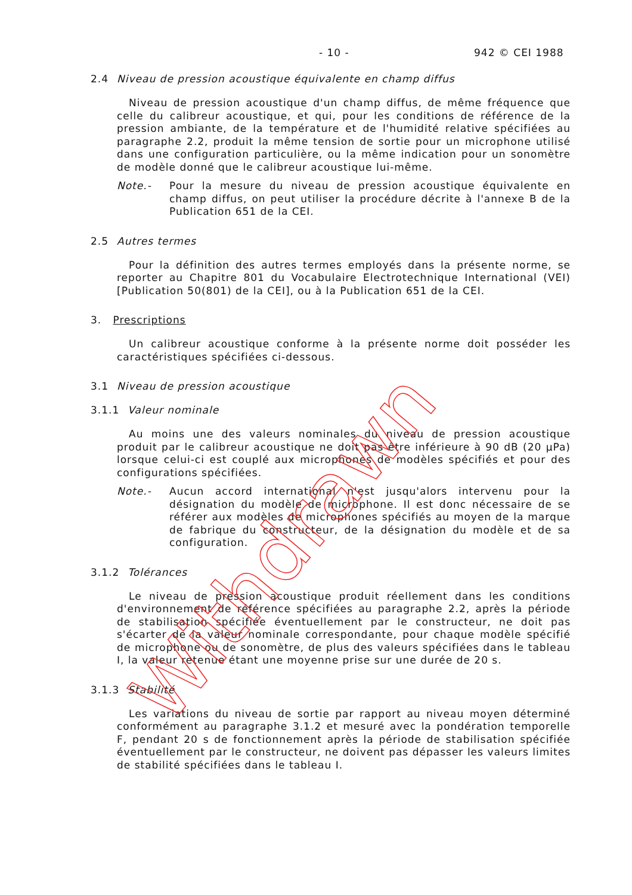- 10 - 942 © CEI 1988
2.4 Niveau de pression acoustique équivalente en champ diffus
Niveau de pression acoustique d'un champ diffus, de même fréquence que celle du calibreur acoustique, et qui, pour les conditions de référence de la pression ambiante, de la température et de l'humidité relative spécifiées au paragraphe 2.2, produit la même tension de sortie pour un microphone utilisé dans une configuration particulière, ou la même indication pour un sonomètre de modèle donné que le calibreur acoustique lui-même.
Note.- Pour la mesure du niveau de pression acoustique équivalente en champ diffus, on peut utiliser la procédure décrite à l'annexe B de la Publication 651 de la CEI.
2.5 Autres termes
Pour la définition des autres termes employés dans la présente norme, se reporter au Chapitre 801 du Vocabulaire Electrotechnique International (VEI) [Publication 50(801) de la CEI], ou à la Publication 651 de la CEI.
3. Prescriptions
Un calibreur acoustique conforme à la présente norme doit posséder les caractéristiques spécifiées ci-dessous.
3.1 Niveau de pression acoustique
3.1.1 Valeur nominale
Au moins une des valeurs nominales du niveau de pression acoustique produit par le calibreur acoustique ne doit pas être inférieure à 90 dB (20 µPa) lorsque celui-ci est couplé aux microphones de modèles spécifiés et pour des configurations spécifiées.
Note.- Aucun accord international n'est jusqu'alors intervenu pour la désignation du modèle de microphone. Il est donc nécessaire de se référer aux modèles de microphones spécifiés au moyen de la marque de fabrique du constructeur, de la désignation du modèle et de sa configuration.
3.1.2 Tolérances
Le niveau de pression acoustique produit réellement dans les conditions d'environnement de référence spécifiées au paragraphe 2.2, après la période de stabilisation spécifiée éventuellement par le constructeur, ne doit pas s'écarter de la valeur nominale correspondante, pour chaque modèle spécifié de microphone ou de sonomètre, de plus des valeurs spécifiées dans le tableau I, la valeur retenue étant une moyenne prise sur une durée de 20 s.
3.1.3 Stabilité
Les variations du niveau de sortie par rapport au niveau moyen déterminé conformément au paragraphe 3.1.2 et mesuré avec la pondération temporelle F, pendant 20 s de fonctionnement après la période de stabilisation spécifiée éventuellement par le constructeur, ne doivent pas dépasser les valeurs limites de stabilité spécifiées dans le tableau I.
Withdrawn